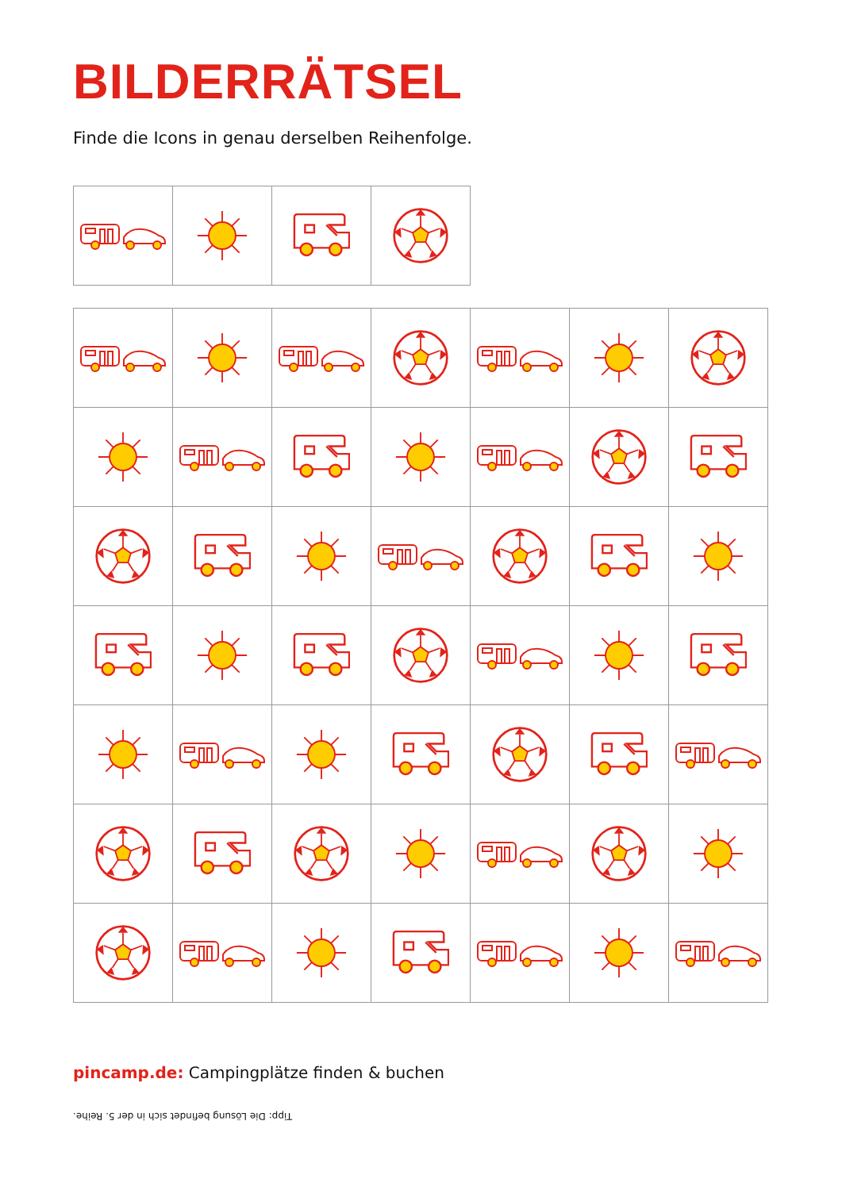BILDERRÄTSEL
Finde die Icons in genau derselben Reihenfolge.
pincamp.de: Campingplätze finden & buchen
Tipp: Die Lösung befindet sich in der 5. Reihe.